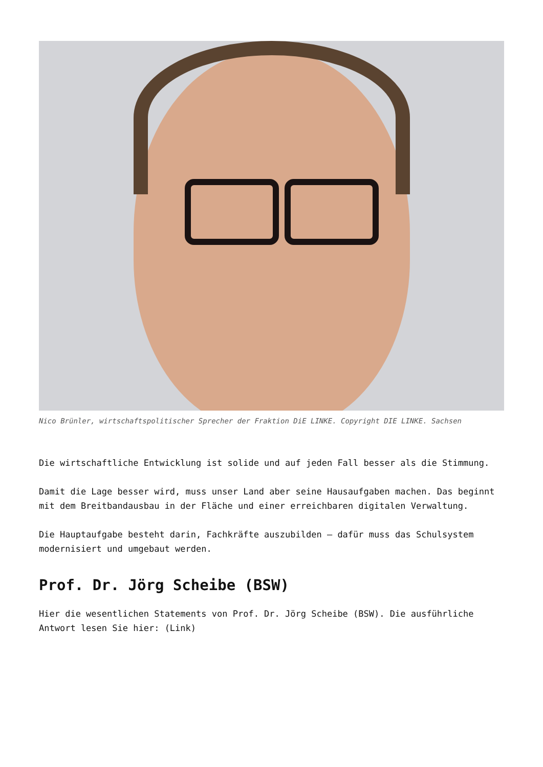Nico Brünler, wirtschaftspolitischer Sprecher der Fraktion DiE LINKE. Copyright DIE LINKE. Sachsen
Die wirtschaftliche Entwicklung ist solide und auf jeden Fall besser als die Stimmung.
Damit die Lage besser wird, muss unser Land aber seine Hausaufgaben machen. Das beginnt mit dem Breitbandausbau in der Fläche und einer erreichbaren digitalen Verwaltung.
Die Hauptaufgabe besteht darin, Fachkräfte auszubilden – dafür muss das Schulsystem modernisiert und umgebaut werden.
Prof. Dr. Jörg Scheibe (BSW)
Hier die wesentlichen Statements von Prof. Dr. Jörg Scheibe (BSW). Die ausführliche Antwort lesen Sie hier: (Link)